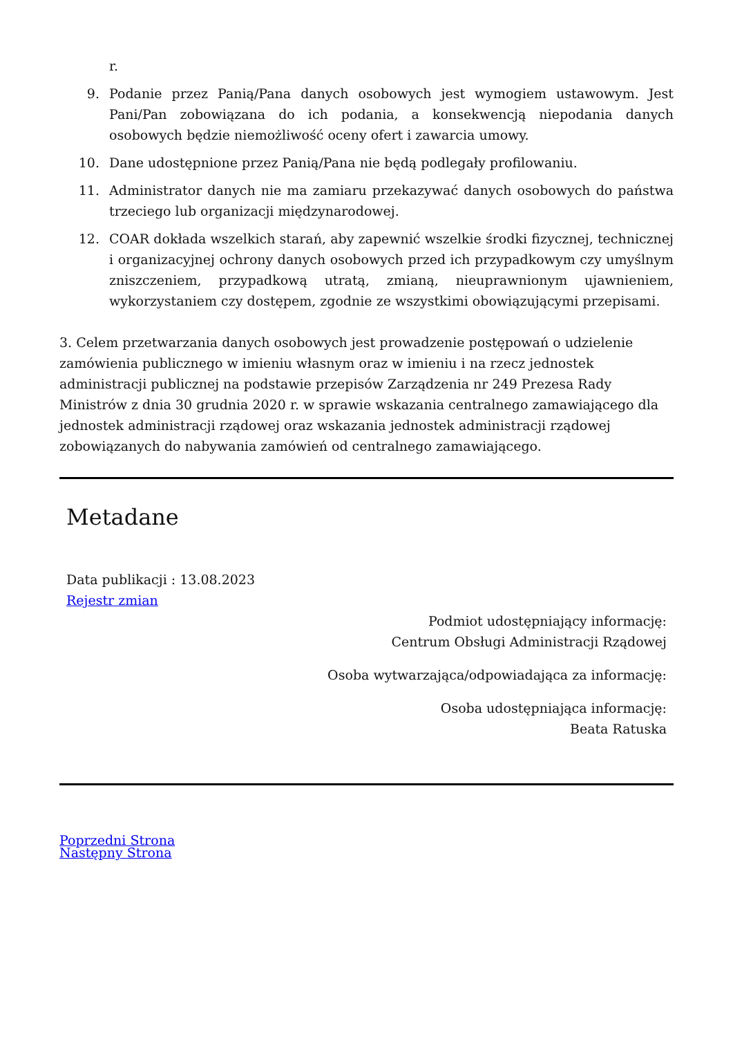r.
9. Podanie przez Panią/Pana danych osobowych jest wymogiem ustawowym. Jest Pani/Pan zobowiązana do ich podania, a konsekwencją niepodania danych osobowych będzie niemożliwość oceny ofert i zawarcia umowy.
10. Dane udostępnione przez Panią/Pana nie będą podlegały profilowaniu.
11. Administrator danych nie ma zamiaru przekazywać danych osobowych do państwa trzeciego lub organizacji międzynarodowej.
12. COAR dokłada wszelkich starań, aby zapewnić wszelkie środki fizycznej, technicznej i organizacyjnej ochrony danych osobowych przed ich przypadkowym czy umyślnym zniszczeniem, przypadkową utratą, zmianą, nieuprawnionym ujawnieniem, wykorzystaniem czy dostępem, zgodnie ze wszystkimi obowiązującymi przepisami.
3. Celem przetwarzania danych osobowych jest prowadzenie postępowań o udzielenie zamówienia publicznego w imieniu własnym oraz w imieniu i na rzecz jednostek administracji publicznej na podstawie przepisów Zarządzenia nr 249 Prezesa Rady Ministrów z dnia 30 grudnia 2020 r. w sprawie wskazania centralnego zamawiającego dla jednostek administracji rządowej oraz wskazania jednostek administracji rządowej zobowiązanych do nabywania zamówień od centralnego zamawiającego.
Metadane
Data publikacji : 13.08.2023
Rejestr zmian
Podmiot udostępniający informację:
Centrum Obsługi Administracji Rządowej
Osoba wytwarzająca/odpowiadająca za informację:
Osoba udostępniająca informację:
Beata Ratuska
Poprzedni Strona
Następny Strona